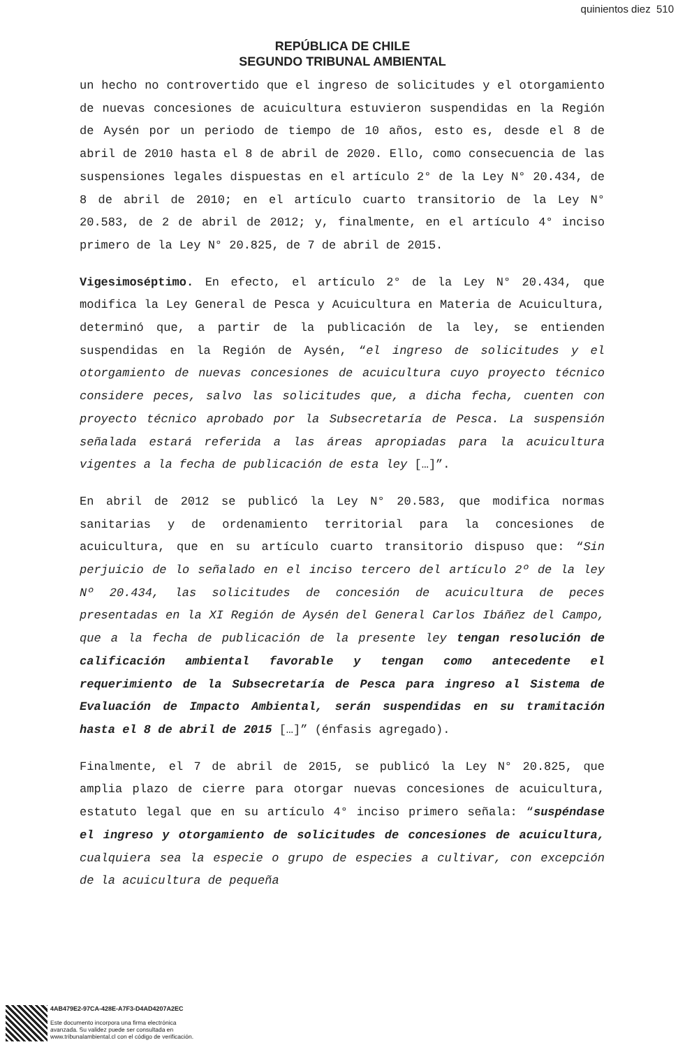quinientos diez 510
REPÚBLICA DE CHILE
SEGUNDO TRIBUNAL AMBIENTAL
un hecho no controvertido que el ingreso de solicitudes y el otorgamiento de nuevas concesiones de acuicultura estuvieron suspendidas en la Región de Aysén por un periodo de tiempo de 10 años, esto es, desde el 8 de abril de 2010 hasta el 8 de abril de 2020. Ello, como consecuencia de las suspensiones legales dispuestas en el artículo 2° de la Ley N° 20.434, de 8 de abril de 2010; en el artículo cuarto transitorio de la Ley N° 20.583, de 2 de abril de 2012; y, finalmente, en el artículo 4° inciso primero de la Ley N° 20.825, de 7 de abril de 2015.
Vigesimoséptimo. En efecto, el artículo 2° de la Ley N° 20.434, que modifica la Ley General de Pesca y Acuicultura en Materia de Acuicultura, determinó que, a partir de la publicación de la ley, se entienden suspendidas en la Región de Aysén, “el ingreso de solicitudes y el otorgamiento de nuevas concesiones de acuicultura cuyo proyecto técnico considere peces, salvo las solicitudes que, a dicha fecha, cuenten con proyecto técnico aprobado por la Subsecretaría de Pesca. La suspensión señalada estará referida a las áreas apropiadas para la acuicultura vigentes a la fecha de publicación de esta ley […]”.
En abril de 2012 se publicó la Ley N° 20.583, que modifica normas sanitarias y de ordenamiento territorial para la concesiones de acuicultura, que en su artículo cuarto transitorio dispuso que: “Sin perjuicio de lo señalado en el inciso tercero del artículo 2º de la ley Nº 20.434, las solicitudes de concesión de acuicultura de peces presentadas en la XI Región de Aysén del General Carlos Ibáñez del Campo, que a la fecha de publicación de la presente ley tengan resolución de calificación ambiental favorable y tengan como antecedente el requerimiento de la Subsecretaría de Pesca para ingreso al Sistema de Evaluación de Impacto Ambiental, serán suspendidas en su tramitación hasta el 8 de abril de 2015 […]” (énfasis agregado).
Finalmente, el 7 de abril de 2015, se publicó la Ley N° 20.825, que amplia plazo de cierre para otorgar nuevas concesiones de acuicultura, estatuto legal que en su artículo 4° inciso primero señala: “suspéndase el ingreso y otorgamiento de solicitudes de concesiones de acuicultura, cualquiera sea la especie o grupo de especies a cultivar, con excepción de la acuicultura de pequeña
4AB479E2-97CA-428E-A7F3-D4AD4207A2EC
Este documento incorpora una firma electrónica
avanzada. Su validez puede ser consultada en
www.tribunalambiental.cl con el código de verificación.